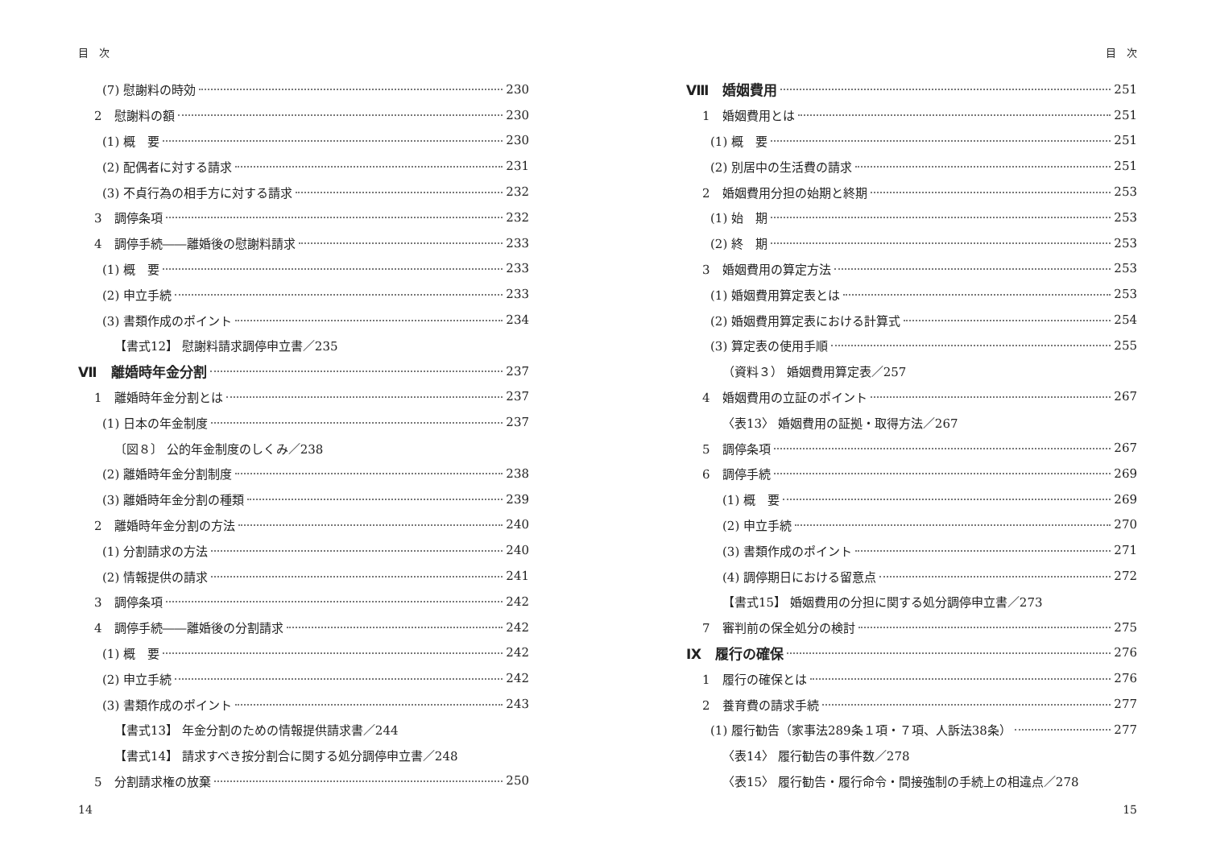目　次
(7) 慰謝料の時効 230
2　慰謝料の額 230
(1) 概　要 230
(2) 配偶者に対する請求 231
(3) 不貞行為の相手方に対する請求 232
3　調停条項 232
4　調停手続――離婚後の慰謝料請求 233
(1) 概　要 233
(2) 申立手続 233
(3) 書類作成のポイント 234
【書式12】 慰謝料請求調停申立書／235
Ⅶ　離婚時年金分割 237
1　離婚時年金分割とは 237
(1) 日本の年金制度 237
〔図８〕 公的年金制度のしくみ／238
(2) 離婚時年金分割制度 238
(3) 離婚時年金分割の種類 239
2　離婚時年金分割の方法 240
(1) 分割請求の方法 240
(2) 情報提供の請求 241
3　調停条項 242
4　調停手続――離婚後の分割請求 242
(1) 概　要 242
(2) 申立手続 242
(3) 書類作成のポイント 243
【書式13】 年金分割のための情報提供請求書／244
【書式14】 請求すべき按分割合に関する処分調停申立書／248
5　分割請求権の放棄 250
14
目　次
Ⅷ　婚姻費用 251
1　婚姻費用とは 251
(1) 概　要 251
(2) 別居中の生活費の請求 251
2　婚姻費用分担の始期と終期 253
(1) 始　期 253
(2) 終　期 253
3　婚姻費用の算定方法 253
(1) 婚姻費用算定表とは 253
(2) 婚姻費用算定表における計算式 254
(3) 算定表の使用手順 255
（資料３） 婚姻費用算定表／257
4　婚姻費用の立証のポイント 267
〈表13〉 婚姻費用の証拠・取得方法／267
5　調停条項 267
6　調停手続 269
(1) 概　要 269
(2) 申立手続 270
(3) 書類作成のポイント 271
(4) 調停期日における留意点 272
【書式15】 婚姻費用の分担に関する処分調停申立書／273
7　審判前の保全処分の検討 275
Ⅸ　履行の確保 276
1　履行の確保とは 276
2　養育費の請求手続 277
(1) 履行勧告（家事法289条１項・７項、人訴法38条） 277
〈表14〉 履行勧告の事件数／278
〈表15〉 履行勧告・履行命令・間接強制の手続上の相違点／278
15